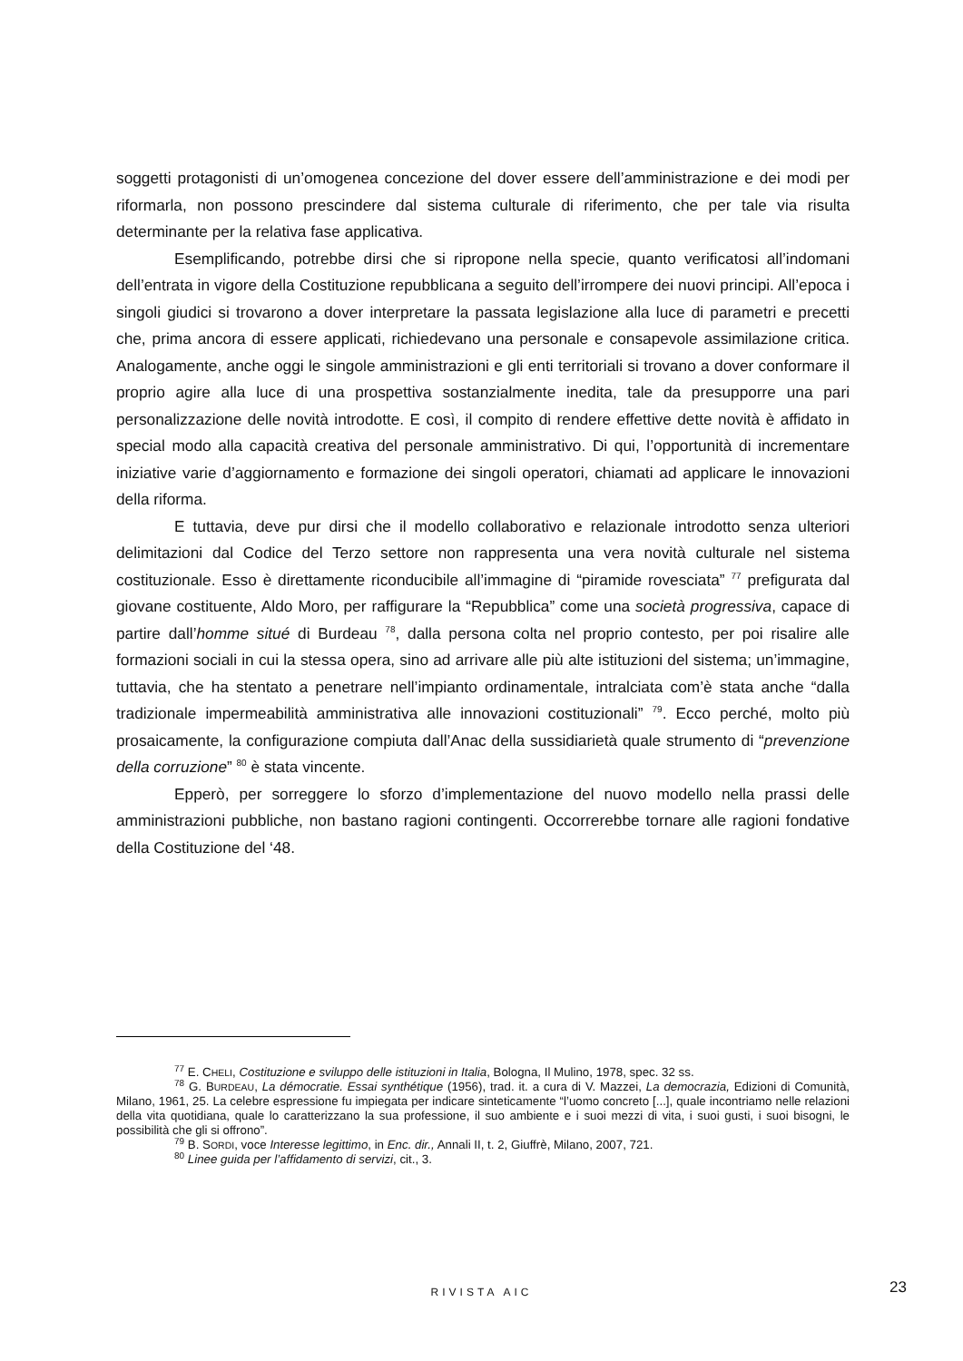soggetti protagonisti di un’omogenea concezione del dover essere dell’amministrazione e dei modi per riformarla, non possono prescindere dal sistema culturale di riferimento, che per tale via risulta determinante per la relativa fase applicativa.
Esemplificando, potrebbe dirsi che si ripropone nella specie, quanto verificatosi all’indomani dell’entrata in vigore della Costituzione repubblicana a seguito dell’irrompere dei nuovi principi. All’epoca i singoli giudici si trovarono a dover interpretare la passata legislazione alla luce di parametri e precetti che, prima ancora di essere applicati, richiedevano una personale e consapevole assimilazione critica. Analogamente, anche oggi le singole amministrazioni e gli enti territoriali si trovano a dover conformare il proprio agire alla luce di una prospettiva sostanzialmente inedita, tale da presupporre una pari personalizzazione delle novità introdotte. E così, il compito di rendere effettive dette novità è affidato in special modo alla capacità creativa del personale amministrativo. Di qui, l’opportunità di incrementare iniziative varie d’aggiornamento e formazione dei singoli operatori, chiamati ad applicare le innovazioni della riforma.
E tuttavia, deve pur dirsi che il modello collaborativo e relazionale introdotto senza ulteriori delimitazioni dal Codice del Terzo settore non rappresenta una vera novità culturale nel sistema costituzionale. Esso è direttamente riconducibile all’immagine di “piramide rovesciata” <sup>77</sup> prefigurata dal giovane costituente, Aldo Moro, per raffigurare la “Repubblica” come una società progressiva, capace di partire dall’homme situé di Burdeau <sup>78</sup>, dalla persona colta nel proprio contesto, per poi risalire alle formazioni sociali in cui la stessa opera, sino ad arrivare alle più alte istituzioni del sistema; un’immagine, tuttavia, che ha stentato a penetrare nell’impianto ordinamentale, intralciata com’è stata anche “dalla tradizionale impermeabilità amministrativa alle innovazioni costituzionali” <sup>79</sup>. Ecco perché, molto più prosaicamente, la configurazione compiuta dall’Anac della sussidiarietà quale strumento di “prevenzione della corruzione” <sup>80</sup> è stata vincente.
Epperò, per sorreggere lo sforzo d’implementazione del nuovo modello nella prassi delle amministrazioni pubbliche, non bastano ragioni contingenti. Occorrerebbe tornare alle ragioni fondative della Costituzione del ‘48.
<sup>77</sup> E. CHELI, Costituzione e sviluppo delle istituzioni in Italia, Bologna, Il Mulino, 1978, spec. 32 ss.
<sup>78</sup> G. BURDEAU, La démocratie. Essai synthétique (1956), trad. it. a cura di V. Mazzei, La democrazia, Edizioni di Comunità, Milano, 1961, 25. La celebre espressione fu impiegata per indicare sinteticamente “l’uomo concreto [...], quale incontriamo nelle relazioni della vita quotidiana, quale lo caratterizzano la sua professione, il suo ambiente e i suoi mezzi di vita, i suoi gusti, i suoi bisogni, le possibilità che gli si offrono”.
<sup>79</sup> B. SORDI, voce Interesse legittimo, in Enc. dir., Annali II, t. 2, Giuffrè, Milano, 2007, 721.
<sup>80</sup> Linee guida per l’affidamento di servizi, cit., 3.
RIVISTA AIC 23